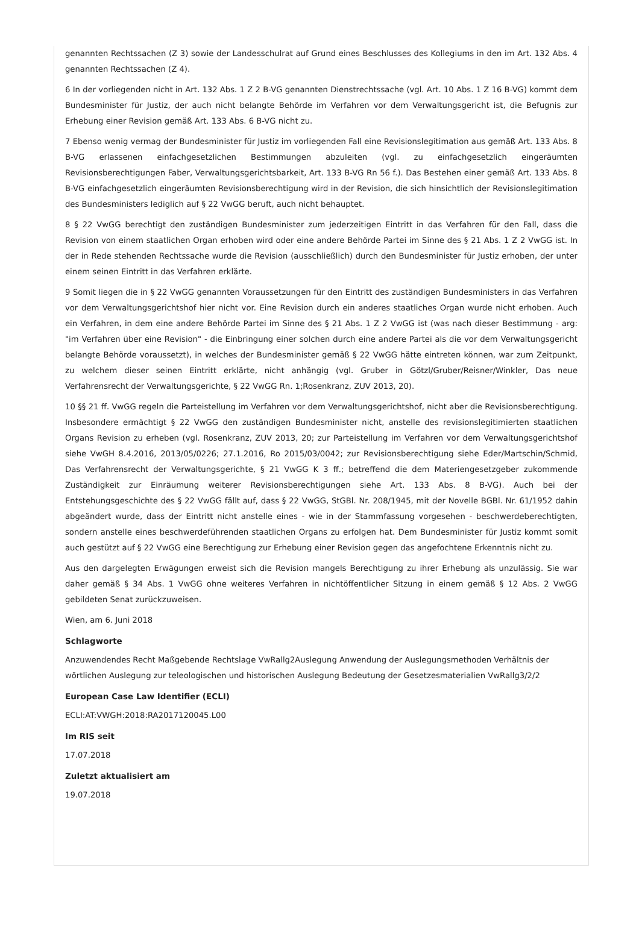genannten Rechtssachen (Z 3) sowie der Landesschulrat auf Grund eines Beschlusses des Kollegiums in den im Art. 132 Abs. 4 genannten Rechtssachen (Z 4).
6 In der vorliegenden nicht in Art. 132 Abs. 1 Z 2 B-VG genannten Dienstrechtssache (vgl. Art. 10 Abs. 1 Z 16 B-VG) kommt dem Bundesminister für Justiz, der auch nicht belangte Behörde im Verfahren vor dem Verwaltungsgericht ist, die Befugnis zur Erhebung einer Revision gemäß Art. 133 Abs. 6 B-VG nicht zu.
7 Ebenso wenig vermag der Bundesminister für Justiz im vorliegenden Fall eine Revisionslegitimation aus gemäß Art. 133 Abs. 8 B-VG erlassenen einfachgesetzlichen Bestimmungen abzuleiten (vgl. zu einfachgesetzlich eingeräumten Revisionsberechtigungen Faber, Verwaltungsgerichtsbarkeit, Art. 133 B-VG Rn 56 f.). Das Bestehen einer gemäß Art. 133 Abs. 8 B-VG einfachgesetzlich eingeräumten Revisionsberechtigung wird in der Revision, die sich hinsichtlich der Revisionslegitimation des Bundesministers lediglich auf § 22 VwGG beruft, auch nicht behauptet.
8 § 22 VwGG berechtigt den zuständigen Bundesminister zum jederzeitigen Eintritt in das Verfahren für den Fall, dass die Revision von einem staatlichen Organ erhoben wird oder eine andere Behörde Partei im Sinne des § 21 Abs. 1 Z 2 VwGG ist. In der in Rede stehenden Rechtssache wurde die Revision (ausschließlich) durch den Bundesminister für Justiz erhoben, der unter einem seinen Eintritt in das Verfahren erklärte.
9 Somit liegen die in § 22 VwGG genannten Voraussetzungen für den Eintritt des zuständigen Bundesministers in das Verfahren vor dem Verwaltungsgerichtshof hier nicht vor. Eine Revision durch ein anderes staatliches Organ wurde nicht erhoben. Auch ein Verfahren, in dem eine andere Behörde Partei im Sinne des § 21 Abs. 1 Z 2 VwGG ist (was nach dieser Bestimmung - arg: "im Verfahren über eine Revision" - die Einbringung einer solchen durch eine andere Partei als die vor dem Verwaltungsgericht belangte Behörde voraussetzt), in welches der Bundesminister gemäß § 22 VwGG hätte eintreten können, war zum Zeitpunkt, zu welchem dieser seinen Eintritt erklärte, nicht anhängig (vgl. Gruber in Götzl/Gruber/Reisner/Winkler, Das neue Verfahrensrecht der Verwaltungsgerichte, § 22 VwGG Rn. 1;Rosenkranz, ZUV 2013, 20).
10 §§ 21 ff. VwGG regeln die Parteistellung im Verfahren vor dem Verwaltungsgerichtshof, nicht aber die Revisionsberechtigung. Insbesondere ermächtigt § 22 VwGG den zuständigen Bundesminister nicht, anstelle des revisionslegitimierten staatlichen Organs Revision zu erheben (vgl. Rosenkranz, ZUV 2013, 20; zur Parteistellung im Verfahren vor dem Verwaltungsgerichtshof siehe VwGH 8.4.2016, 2013/05/0226; 27.1.2016, Ro 2015/03/0042; zur Revisionsberechtigung siehe Eder/Martschin/Schmid, Das Verfahrensrecht der Verwaltungsgerichte, § 21 VwGG K 3 ff.; betreffend die dem Materiengesetzgeber zukommende Zuständigkeit zur Einräumung weiterer Revisionsberechtigungen siehe Art. 133 Abs. 8 B-VG). Auch bei der Entstehungsgeschichte des § 22 VwGG fällt auf, dass § 22 VwGG, StGBl. Nr. 208/1945, mit der Novelle BGBl. Nr. 61/1952 dahin abgeändert wurde, dass der Eintritt nicht anstelle eines - wie in der Stammfassung vorgesehen - beschwerdeberechtigten, sondern anstelle eines beschwerdeführenden staatlichen Organs zu erfolgen hat. Dem Bundesminister für Justiz kommt somit auch gestützt auf § 22 VwGG eine Berechtigung zur Erhebung einer Revision gegen das angefochtene Erkenntnis nicht zu.
Aus den dargelegten Erwägungen erweist sich die Revision mangels Berechtigung zu ihrer Erhebung als unzulässig. Sie war daher gemäß § 34 Abs. 1 VwGG ohne weiteres Verfahren in nichtöffentlicher Sitzung in einem gemäß § 12 Abs. 2 VwGG gebildeten Senat zurückzuweisen.
Wien, am 6. Juni 2018
Schlagworte
Anzuwendendes Recht Maßgebende Rechtslage VwRallg2Auslegung Anwendung der Auslegungsmethoden Verhältnis der wörtlichen Auslegung zur teleologischen und historischen Auslegung Bedeutung der Gesetzesmaterialien VwRallg3/2/2
European Case Law Identifier (ECLI)
ECLI:AT:VWGH:2018:RA2017120045.L00
Im RIS seit
17.07.2018
Zuletzt aktualisiert am
19.07.2018